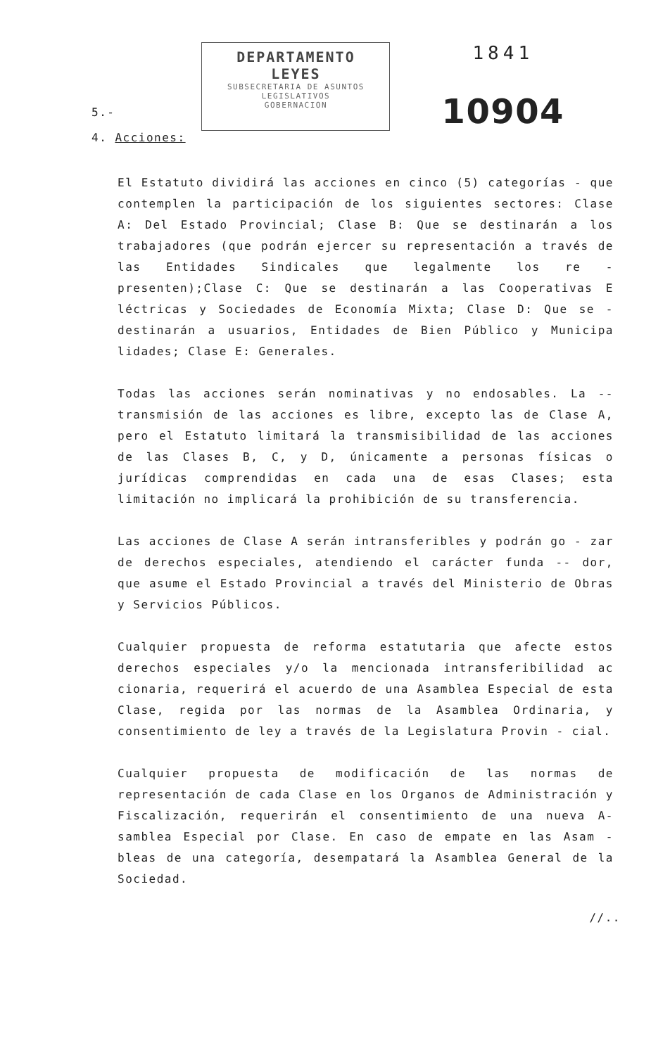5.-
DEPARTAMENTO LEYES
SUBSECRETARIA DE ASUNTOS LEGISLATIVOS
GOBERNACION
1841
10904
4. Acciones:
El Estatuto dividirá las acciones en cinco (5) categorías - que contemplen la participación de los siguientes sectores: Clase A: Del Estado Provincial; Clase B: Que se destinarán a los trabajadores (que podrán ejercer su representación a través de las Entidades Sindicales que legalmente los re - presenten);Clase C: Que se destinarán a las Cooperativas E léctricas y Sociedades de Economía Mixta; Clase D: Que se - destinarán a usuarios, Entidades de Bien Público y Municipa lidades; Clase E: Generales.
Todas las acciones serán nominativas y no endosables. La -- transmisión de las acciones es libre, excepto las de Clase A, pero el Estatuto limitará la transmisibilidad de las acciones de las Clases B, C, y D, únicamente a personas físicas o jurídicas comprendidas en cada una de esas Clases; esta limitación no implicará la prohibición de su transferencia.
Las acciones de Clase A serán intransferibles y podrán go - zar de derechos especiales, atendiendo el carácter funda -- dor, que asume el Estado Provincial a través del Ministerio de Obras y Servicios Públicos.
Cualquier propuesta de reforma estatutaria que afecte estos derechos especiales y/o la mencionada intransferibilidad ac cionaria, requerirá el acuerdo de una Asamblea Especial de esta Clase, regida por las normas de la Asamblea Ordinaria, y consentimiento de ley a través de la Legislatura Provin - cial.
Cualquier propuesta de modificación de las normas de representación de cada Clase en los Organos de Administración y Fiscalización, requerirán el consentimiento de una nueva A- samblea Especial por Clase. En caso de empate en las Asam - bleas de una categoría, desempatará la Asamblea General de la Sociedad.
//..